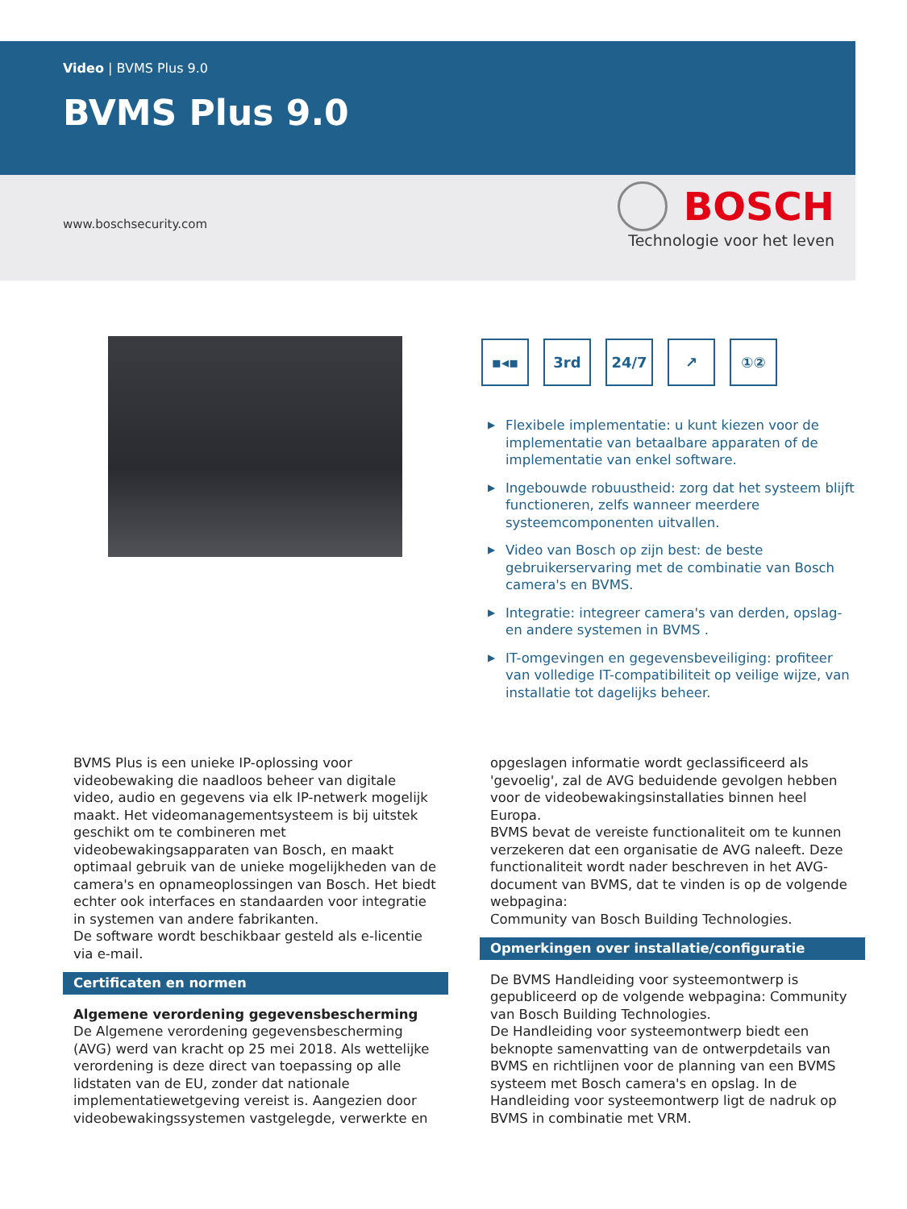Video | BVMS Plus 9.0
BVMS Plus 9.0
www.boschsecurity.com
BOSCH
Technologie voor het leven
▪◂▪ 3rd 24/7 ↗ ①②
▶ Flexibele implementatie: u kunt kiezen voor de implementatie van betaalbare apparaten of de implementatie van enkel software.
▶ Ingebouwde robuustheid: zorg dat het systeem blijft functioneren, zelfs wanneer meerdere systeemcomponenten uitvallen.
▶ Video van Bosch op zijn best: de beste gebruikerservaring met de combinatie van Bosch camera's en BVMS.
▶ Integratie: integreer camera's van derden, opslag- en andere systemen in BVMS .
▶ IT-omgevingen en gegevensbeveiliging: profiteer van volledige IT-compatibiliteit op veilige wijze, van installatie tot dagelijks beheer.
BVMS Plus is een unieke IP-oplossing voor videobewaking die naadloos beheer van digitale video, audio en gegevens via elk IP-netwerk mogelijk maakt. Het videomanagementsysteem is bij uitstek geschikt om te combineren met videobewakingsapparaten van Bosch, en maakt optimaal gebruik van de unieke mogelijkheden van de camera's en opnameoplossingen van Bosch. Het biedt echter ook interfaces en standaarden voor integratie in systemen van andere fabrikanten.
De software wordt beschikbaar gesteld als e-licentie via e-mail.
Certificaten en normen
Algemene verordening gegevensbescherming
De Algemene verordening gegevensbescherming (AVG) werd van kracht op 25 mei 2018. Als wettelijke verordening is deze direct van toepassing op alle lidstaten van de EU, zonder dat nationale implementatiewetgeving vereist is. Aangezien door videobewakingssystemen vastgelegde, verwerkte en
opgeslagen informatie wordt geclassificeerd als 'gevoelig', zal de AVG beduidende gevolgen hebben voor de videobewakingsinstallaties binnen heel Europa.
BVMS bevat de vereiste functionaliteit om te kunnen verzekeren dat een organisatie de AVG naleeft. Deze functionaliteit wordt nader beschreven in het AVG-document van BVMS, dat te vinden is op de volgende webpagina:
Community van Bosch Building Technologies.
Opmerkingen over installatie/configuratie
De BVMS Handleiding voor systeemontwerp is gepubliceerd op de volgende webpagina: Community van Bosch Building Technologies.
De Handleiding voor systeemontwerp biedt een beknopte samenvatting van de ontwerpdetails van BVMS en richtlijnen voor de planning van een BVMS systeem met Bosch camera's en opslag. In de Handleiding voor systeemontwerp ligt de nadruk op BVMS in combinatie met VRM.